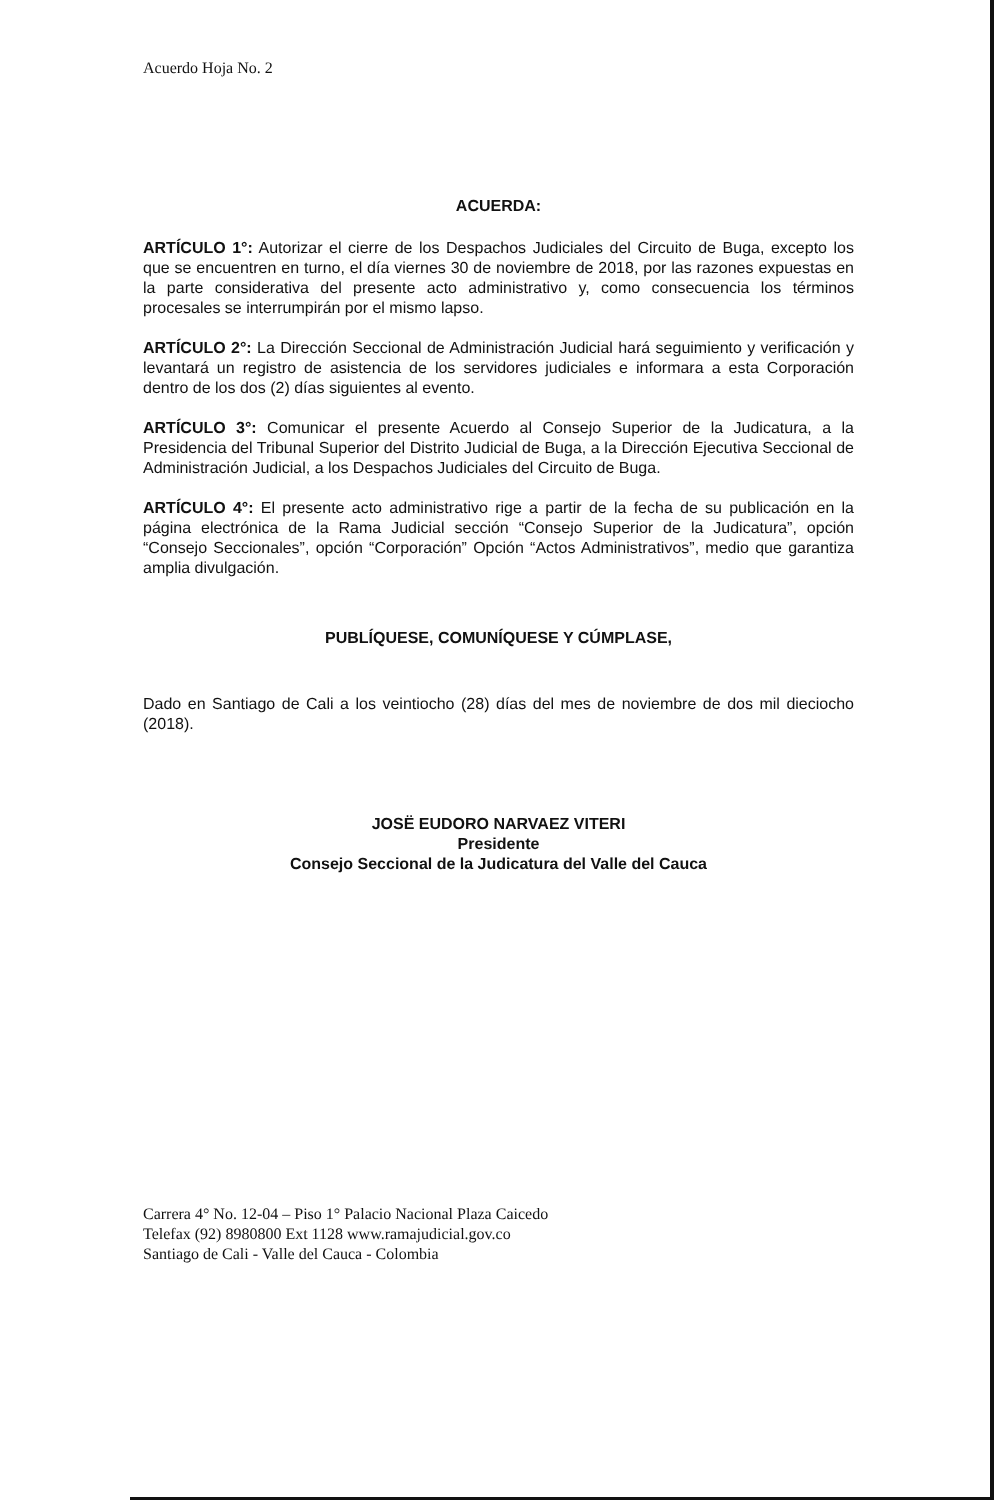Acuerdo Hoja No. 2
ACUERDA:
ARTÍCULO 1°: Autorizar el cierre de los Despachos Judiciales del Circuito de Buga, excepto los que se encuentren en turno, el día viernes 30 de noviembre de 2018, por las razones expuestas en la parte considerativa del presente acto administrativo y, como consecuencia los términos procesales se interrumpirán por el mismo lapso.
ARTÍCULO 2°: La Dirección Seccional de Administración Judicial hará seguimiento y verificación y levantará un registro de asistencia de los servidores judiciales e informara a esta Corporación dentro de los dos (2) días siguientes al evento.
ARTÍCULO 3°: Comunicar el presente Acuerdo al Consejo Superior de la Judicatura, a la Presidencia del Tribunal Superior del Distrito Judicial de Buga, a la Dirección Ejecutiva Seccional de Administración Judicial, a los Despachos Judiciales del Circuito de Buga.
ARTÍCULO 4°: El presente acto administrativo rige a partir de la fecha de su publicación en la página electrónica de la Rama Judicial sección “Consejo Superior de la Judicatura”, opción “Consejo Seccionales”, opción “Corporación” Opción “Actos Administrativos”, medio que garantiza amplia divulgación.
PUBLÍQUESE, COMUNÍQUESE Y CÚMPLASE,
Dado en Santiago de Cali a los veintiocho (28) días del mes de noviembre de dos mil dieciocho (2018).
JOSË EUDORO NARVAEZ VITERI
Presidente
Consejo Seccional de la Judicatura del Valle del Cauca
Carrera 4° No. 12-04 – Piso 1° Palacio Nacional Plaza Caicedo
Telefax (92) 8980800 Ext 1128 www.ramajudicial.gov.co
Santiago de Cali - Valle del Cauca - Colombia